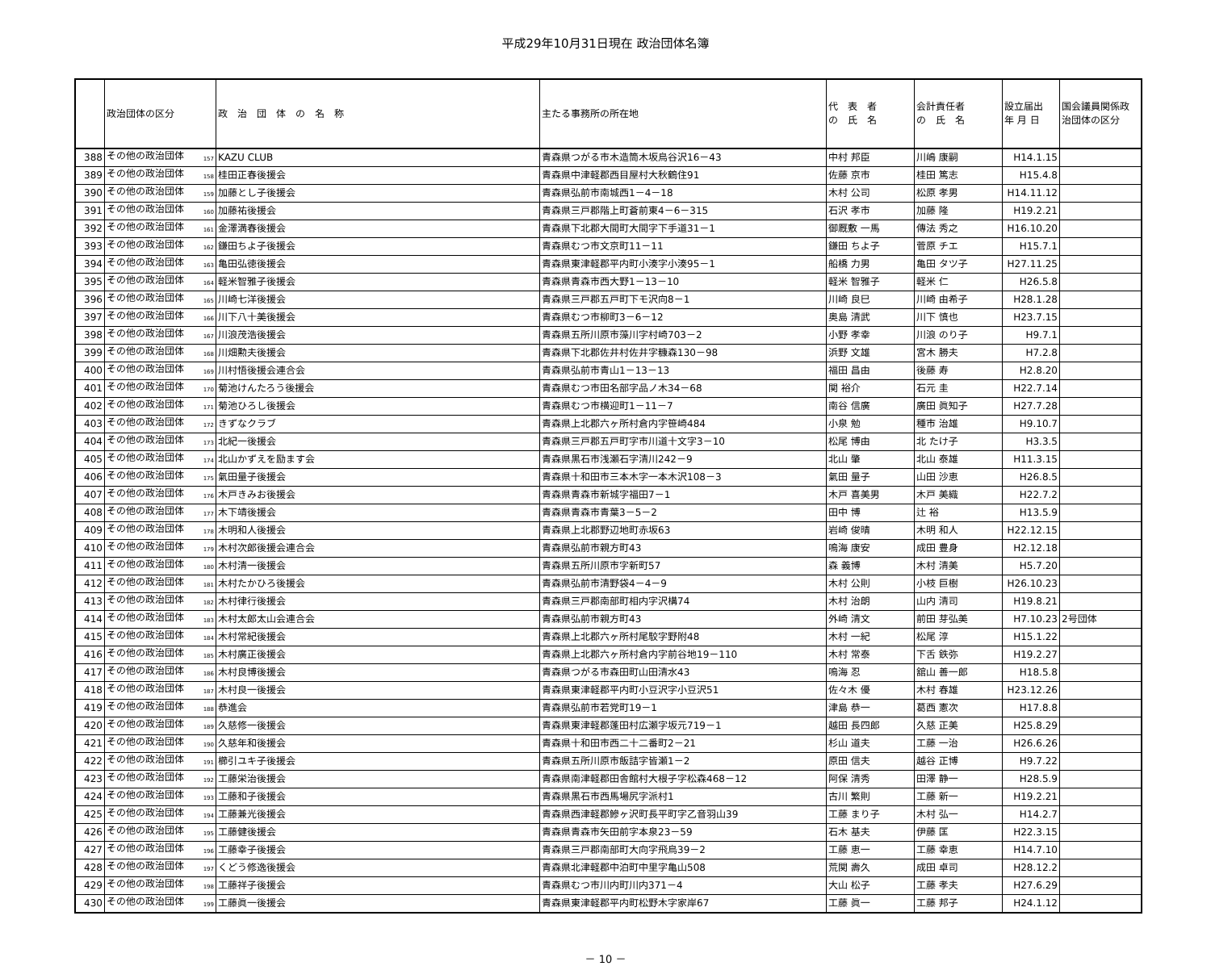平成29年10月31日現在 政治団体名簿
| | 政治団体の区分 | 政 治 団 体 の 名 称 | 主たる事務所の所在地 | 代 表 者 の 氏 名 | 会計責任者 の 氏 名 | 設立届出 年 月 日 | 国会議員関係政 治団体の区分 |
| --- | --- | --- | --- | --- | --- | --- | --- |
| 388 | その他の政治団体 157 | KAZU CLUB | 青森県つがる市木造筒木坂鳥谷沢16－43 | 中村 邦臣 | 川嶋 康嗣 | H14.1.15 | |
| 389 | その他の政治団体 158 | 桂田正春後援会 | 青森県中津軽郡西目屋村大秋鶴住91 | 佐藤 京市 | 桂田 篤志 | H15.4.8 | |
| 390 | その他の政治団体 159 | 加藤とし子後援会 | 青森県弘前市南城西1－4－18 | 木村 公司 | 松原 孝男 | H14.11.12 | |
| 391 | その他の政治団体 160 | 加藤祐後援会 | 青森県三戸郡階上町蒼前東4－6－315 | 石沢 孝市 | 加藤 隆 | H19.2.21 | |
| 392 | その他の政治団体 161 | 金澤満春後援会 | 青森県下北郡大間町大間字下手道31－1 | 御厩敷 一馬 | 傳法 秀之 | H16.10.20 | |
| 393 | その他の政治団体 162 | 鎌田ちよ子後援会 | 青森県むつ市文京町11－11 | 鎌田 ちよ子 | 菅原 チエ | H15.7.1 | |
| 394 | その他の政治団体 163 | 亀田弘徳後援会 | 青森県東津軽郡平内町小湊字小湊95－1 | 船橋 力男 | 亀田 タツ子 | H27.11.25 | |
| 395 | その他の政治団体 164 | 軽米智雅子後援会 | 青森県青森市西大野1－13－10 | 軽米 智雅子 | 軽米 仁 | H26.5.8 | |
| 396 | その他の政治団体 165 | 川崎七洋後援会 | 青森県三戸郡五戸町下モ沢向8－1 | 川崎 良巳 | 川崎 由希子 | H28.1.28 | |
| 397 | その他の政治団体 166 | 川下八十美後援会 | 青森県むつ市柳町3－6－12 | 奥島 清武 | 川下 慎也 | H23.7.15 | |
| 398 | その他の政治団体 167 | 川浪茂浩後援会 | 青森県五所川原市藻川字村崎703－2 | 小野 孝幸 | 川浪 のり子 | H9.7.1 | |
| 399 | その他の政治団体 168 | 川畑勲夫後援会 | 青森県下北郡佐井村佐井字糠森130－98 | 浜野 文雄 | 宮木 勝夫 | H7.2.8 | |
| 400 | その他の政治団体 169 | 川村悟後援会連合会 | 青森県弘前市青山1－13－13 | 福田 昌由 | 後藤 寿 | H2.8.20 | |
| 401 | その他の政治団体 170 | 菊池けんたろう後援会 | 青森県むつ市田名部字品ノ木34－68 | 関 裕介 | 石元 圭 | H22.7.14 | |
| 402 | その他の政治団体 171 | 菊池ひろし後援会 | 青森県むつ市横迎町1－11－7 | 南谷 信廣 | 廣田 眞知子 | H27.7.28 | |
| 403 | その他の政治団体 172 | きずなクラブ | 青森県上北郡六ヶ所村倉内字笹崎484 | 小泉 勉 | 種市 治雄 | H9.10.7 | |
| 404 | その他の政治団体 173 | 北紀一後援会 | 青森県三戸郡五戸町字市川道十文字3－10 | 松尾 博由 | 北 たけ子 | H3.3.5 | |
| 405 | その他の政治団体 174 | 北山かずえを励ます会 | 青森県黒石市浅瀬石字清川242－9 | 北山 肇 | 北山 泰雄 | H11.3.15 | |
| 406 | その他の政治団体 175 | 氣田量子後援会 | 青森県十和田市三本木字一本木沢108－3 | 氣田 量子 | 山田 沙恵 | H26.8.5 | |
| 407 | その他の政治団体 176 | 木戸きみお後援会 | 青森県青森市新城字福田7－1 | 木戸 喜美男 | 木戸 美織 | H22.7.2 | |
| 408 | その他の政治団体 177 | 木下靖後援会 | 青森県青森市青葉3－5－2 | 田中 博 | 辻 裕 | H13.5.9 | |
| 409 | その他の政治団体 178 | 木明和人後援会 | 青森県上北郡野辺地町赤坂63 | 岩崎 俊晴 | 木明 和人 | H22.12.15 | |
| 410 | その他の政治団体 179 | 木村次郎後援会連合会 | 青森県弘前市親方町43 | 鳴海 康安 | 成田 豊身 | H2.12.18 | |
| 411 | その他の政治団体 180 | 木村清一後援会 | 青森県五所川原市字新町57 | 森 義博 | 木村 清美 | H5.7.20 | |
| 412 | その他の政治団体 181 | 木村たかひろ後援会 | 青森県弘前市清野袋4－4－9 | 木村 公則 | 小枝 巨樹 | H26.10.23 | |
| 413 | その他の政治団体 182 | 木村律行後援会 | 青森県三戸郡南部町相内字沢構74 | 木村 治朗 | 山内 清司 | H19.8.21 | |
| 414 | その他の政治団体 183 | 木村太郎太山会連合会 | 青森県弘前市親方町43 | 外崎 清文 | 前田 芽弘美 | H7.10.23 | 2号団体 |
| 415 | その他の政治団体 184 | 木村常紀後援会 | 青森県上北郡六ヶ所村尾駮字野附48 | 木村 一紀 | 松尾 淳 | H15.1.22 | |
| 416 | その他の政治団体 185 | 木村廣正後援会 | 青森県上北郡六ヶ所村倉内字前谷地19－110 | 木村 常泰 | 下舌 鉄弥 | H19.2.27 | |
| 417 | その他の政治団体 186 | 木村良博後援会 | 青森県つがる市森田町山田清水43 | 鳴海 忍 | 舘山 善一郎 | H18.5.8 | |
| 418 | その他の政治団体 187 | 木村良一後援会 | 青森県東津軽郡平内町小豆沢字小豆沢51 | 佐々木 優 | 木村 春雄 | H23.12.26 | |
| 419 | その他の政治団体 188 | 恭進会 | 青森県弘前市若党町19－1 | 津島 恭一 | 葛西 憲次 | H17.8.8 | |
| 420 | その他の政治団体 189 | 久慈修一後援会 | 青森県東津軽郡蓬田村広瀬字坂元719－1 | 越田 長四郎 | 久慈 正美 | H25.8.29 | |
| 421 | その他の政治団体 190 | 久慈年和後援会 | 青森県十和田市西二十二番町2－21 | 杉山 道夫 | 工藤 一治 | H26.6.26 | |
| 422 | その他の政治団体 191 | 櫛引ユキ子後援会 | 青森県五所川原市飯詰字皆瀬1－2 | 原田 信夫 | 越谷 正博 | H9.7.22 | |
| 423 | その他の政治団体 192 | 工藤栄治後援会 | 青森県南津軽郡田舎館村大根子字松森468－12 | 阿保 清秀 | 田澤 静一 | H28.5.9 | |
| 424 | その他の政治団体 193 | 工藤和子後援会 | 青森県黒石市西馬場尻字派村1 | 古川 繁則 | 工藤 新一 | H19.2.21 | |
| 425 | その他の政治団体 194 | 工藤兼光後援会 | 青森県西津軽郡鰺ヶ沢町長平町字乙音羽山39 | 工藤 まり子 | 木村 弘一 | H14.2.7 | |
| 426 | その他の政治団体 195 | 工藤健後援会 | 青森県青森市矢田前字本泉23－59 | 石木 基夫 | 伊藤 匡 | H22.3.15 | |
| 427 | その他の政治団体 196 | 工藤幸子後援会 | 青森県三戸郡南部町大向字飛鳥39－2 | 工藤 恵一 | 工藤 幸恵 | H14.7.10 | |
| 428 | その他の政治団体 197 | くどう修逸後援会 | 青森県北津軽郡中泊町中里字亀山508 | 荒関 壽久 | 成田 卓司 | H28.12.2 | |
| 429 | その他の政治団体 198 | 工藤祥子後援会 | 青森県むつ市川内町川内371－4 | 大山 松子 | 工藤 孝夫 | H27.6.29 | |
| 430 | その他の政治団体 199 | 工藤眞一後援会 | 青森県東津軽郡平内町松野木字家岸67 | 工藤 眞一 | 工藤 邦子 | H24.1.12 | |
－ 10 －